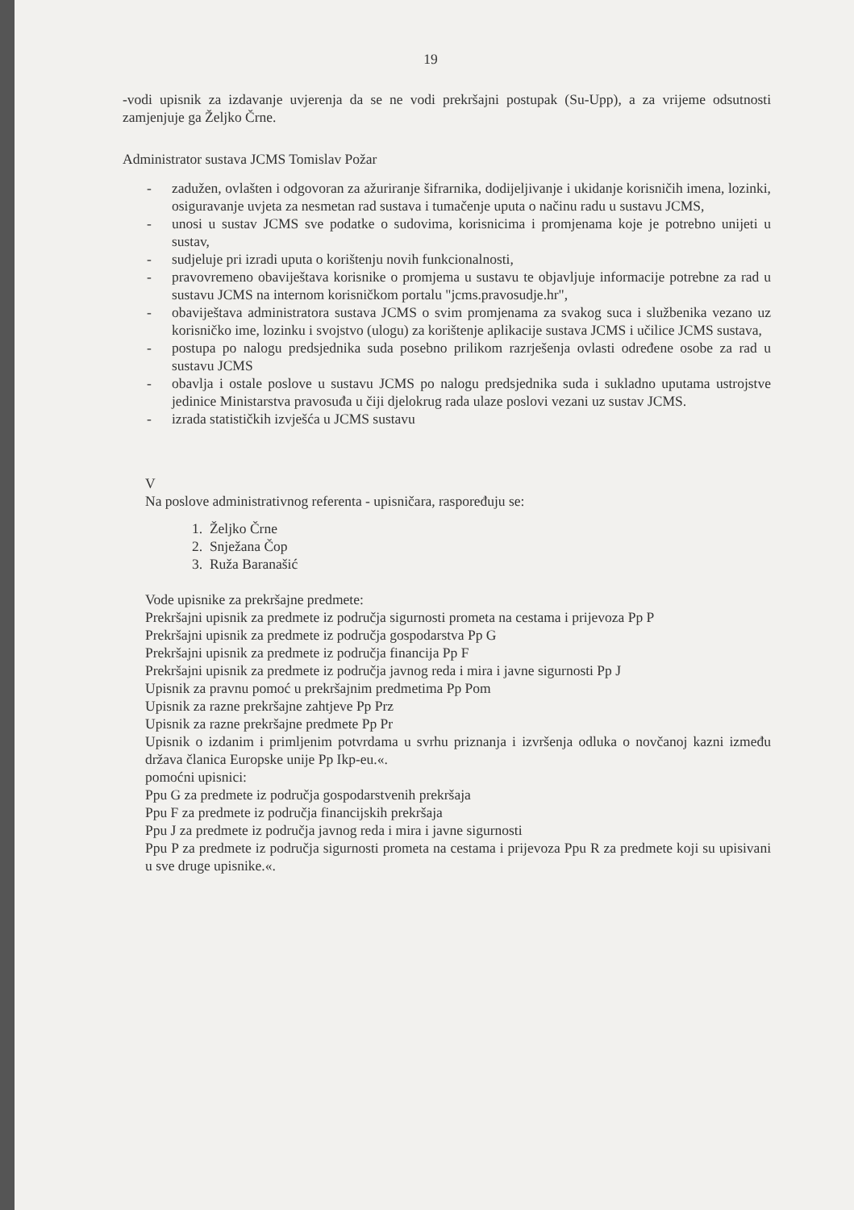19
-vodi upisnik za izdavanje uvjerenja da se ne vodi prekršajni postupak (Su-Upp), a za vrijeme odsutnosti zamjenjuje ga Željko Črne.
Administrator sustava JCMS Tomislav Požar
- zadužen, ovlašten i odgovoran za ažuriranje šifrarnika, dodijeljivanje i ukidanje korisničih imena, lozinki, osiguravanje uvjeta za nesmetan rad sustava i tumačenje uputa o načinu radu u sustavu JCMS,
- unosi u sustav JCMS sve podatke o sudovima, korisnicima i promjenama koje je potrebno unijeti u sustav,
- sudjeluje pri izradi uputa o korištenju novih funkcionalnosti,
- pravovremeno obaviještava korisnike o promjema u sustavu te objavljuje informacije potrebne za rad u sustavu JCMS na internom korisničkom portalu "jcms.pravosudje.hr",
- obaviještava administratora sustava JCMS o svim promjenama za svakog suca i službenika vezano uz korisničko ime, lozinku i svojstvo (ulogu) za korištenje aplikacije sustava JCMS i učilice JCMS sustava,
- postupa po nalogu predsjednika suda posebno prilikom razrješenja ovlasti određene osobe za rad u sustavu JCMS
- obavlja i ostale poslove u sustavu JCMS po nalogu predsjednika suda i sukladno uputama ustrojstve jedinice Ministarstva pravosuđa u čiji djelokrug rada ulaze poslovi vezani uz sustav JCMS.
- izrada statističkih izvješća u JCMS sustavu
V
Na poslove administrativnog referenta - upisničara, raspoređuju se:
1. Željko Črne
2. Snježana Čop
3. Ruža Baranašić
Vode upisnike za prekršajne predmete:
Prekršajni upisnik za predmete iz područja sigurnosti prometa na cestama i prijevoza Pp P
Prekršajni upisnik za predmete iz područja gospodarstva Pp G
Prekršajni upisnik za predmete iz područja financija Pp F
Prekršajni upisnik za predmete iz područja javnog reda i mira i javne sigurnosti Pp J
Upisnik za pravnu pomoć u prekršajnim predmetima Pp Pom
Upisnik za razne prekršajne zahtjeve Pp Prz
Upisnik za razne prekršajne predmete Pp Pr
Upisnik o izdanim i primljenim potvrdama u svrhu priznanja i izvršenja odluka o novčanoj kazni između država članica Europske unije Pp Ikp-eu.«.
pomoćni upisnici:
Ppu G za predmete iz područja gospodarstvenih prekršaja
Ppu F za predmete iz područja financijskih prekršaja
Ppu J za predmete iz područja javnog reda i mira i javne sigurnosti
Ppu P za predmete iz područja sigurnosti prometa na cestama i prijevoza Ppu R za predmete koji su upisivani u sve druge upisnike.«.